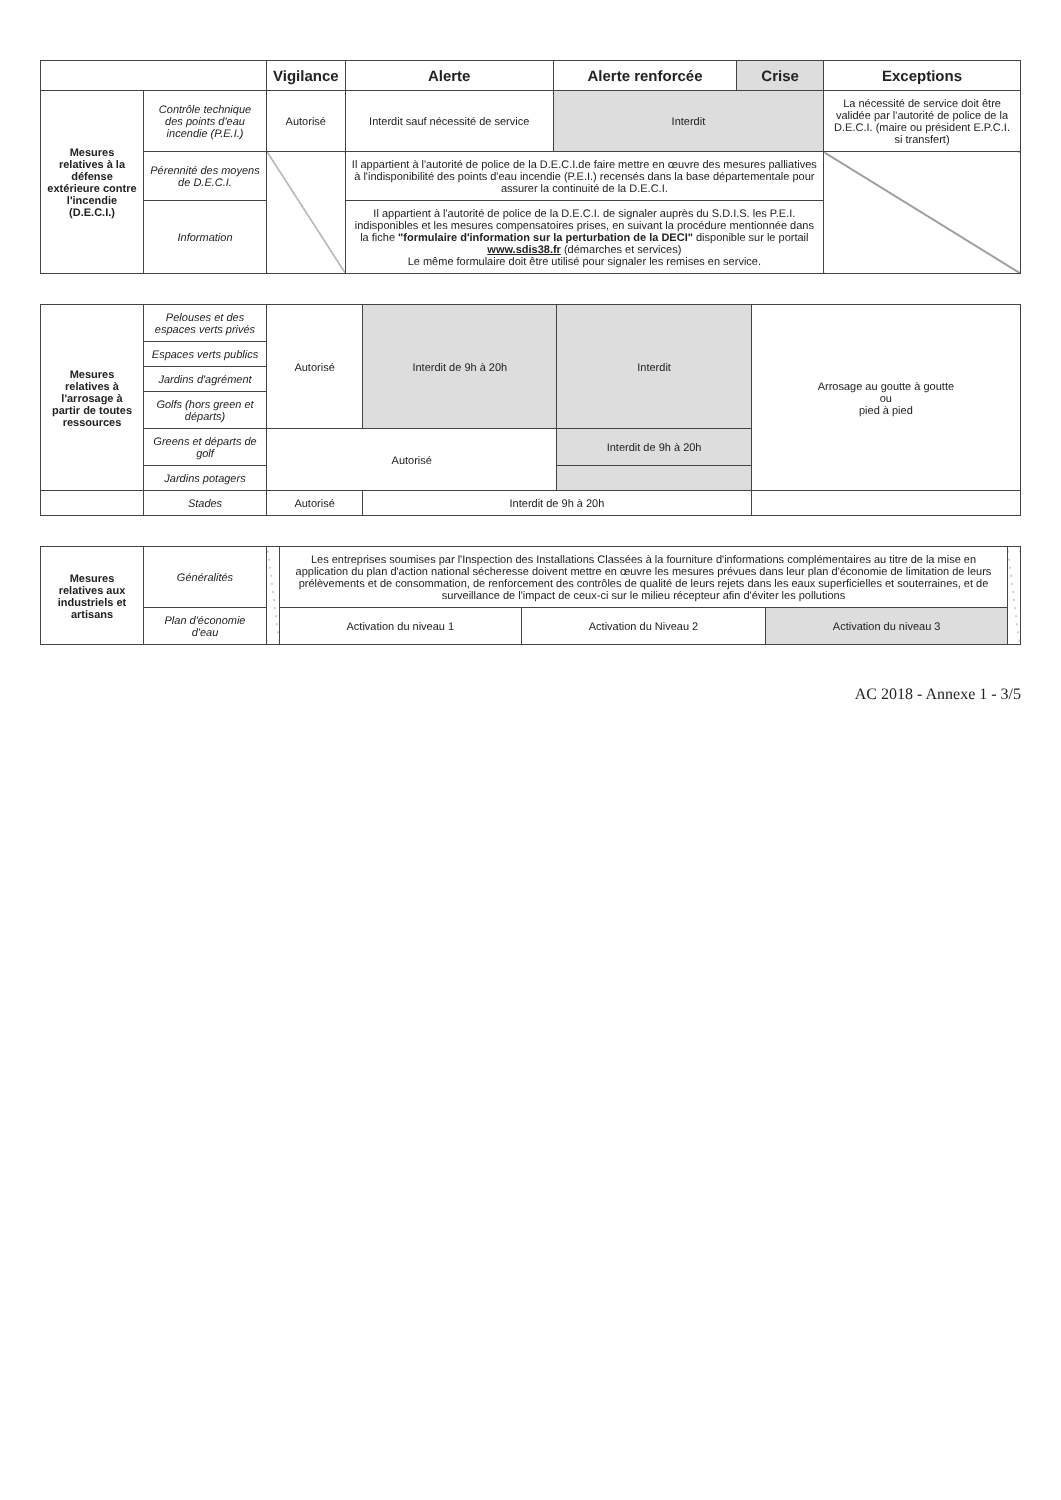| | | Vigilance | Alerte | Alerte renforcée | Crise | Exceptions |
| --- | --- | --- | --- | --- | --- | --- |
| Mesures relatives à la défense extérieure contre l'incendie (D.E.C.I.) | Contrôle technique des points d'eau incendie (P.E.I.) | Autorisé | Interdit sauf nécessité de service | Interdit | | La nécessité de service doit être validée par l'autorité de police de la D.E.C.I. (maire ou président E.P.C.I. si transfert) |
| | Pérennité des moyens de D.E.C.I. | | Il appartient à l'autorité de police de la D.E.C.I.de faire mettre en œuvre des mesures palliatives à l'indisponibilité des points d'eau incendie (P.E.I.) recensés dans la base départementale pour assurer la continuité de la D.E.C.I. | | | |
| | Information | | Il appartient à l'autorité de police de la D.E.C.I. de signaler auprès du S.D.I.S. les P.E.I. indisponibles et les mesures compensatoires prises, en suivant la procédure mentionnée dans la fiche "formulaire d'information sur la perturbation de la DECI" disponible sur le portail www.sdis38.fr (démarches et services) Le même formulaire doit être utilisé pour signaler les remises en service. | | | |
| Mesures relatives à l'arrosage à partir de toutes ressources | Pelouses et des espaces verts privés | Autorisé | Interdit de 9h à 20h | Interdit | Arrosage au goutte à goutte ou pied à pied |
| | Espaces verts publics | | | | |
| | Jardins d'agrément | | | | |
| | Golfs (hors green et départs) | | | | |
| | Greens et départs de golf | Autorisé | | Interdit de 9h à 20h | |
| | Jardins potagers | | | | |
| | Stades | Autorisé | Interdit de 9h à 20h | | |
| Mesures relatives aux industriels et artisans | Généralités | | Les entreprises soumises par l'Inspection des Installations Classées à la fourniture d'informations complémentaires au titre de la mise en application du plan d'action national sécheresse doivent mettre en œuvre les mesures prévues dans leur plan d'économie de limitation de leurs prélèvements et de consommation, de renforcement des contrôles de qualité de leurs rejets dans les eaux superficielles et souterraines, et de surveillance de l'impact de ceux-ci sur le milieu récepteur afin d'éviter les pollutions | | | |
| | Plan d'économie d'eau | | Activation du niveau 1 | Activation du Niveau 2 | Activation du niveau 3 | |
AC 2018 - Annexe 1 - 3/5